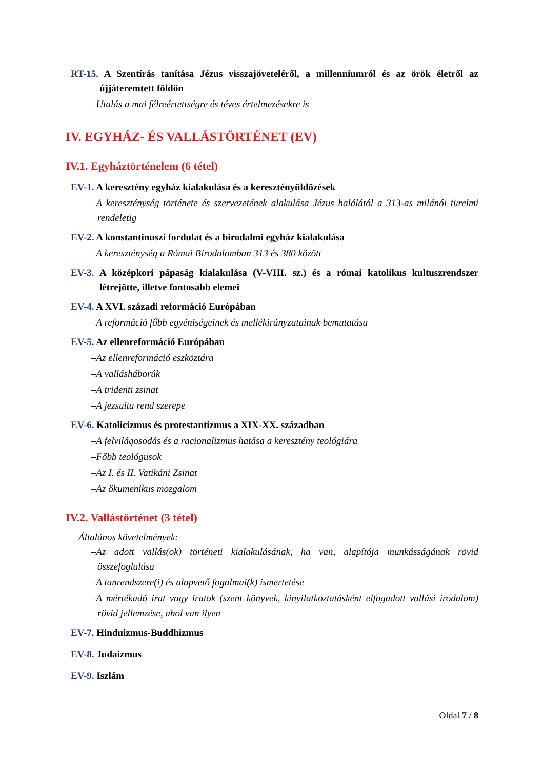RT-15. A Szentírás tanítása Jézus visszajöveteléről, a millenniumról és az örök életről az újjáteremtett földön
–Utalás a mai félreértettségre és téves értelmezésekre is
IV. EGYHÁZ- ÉS VALLÁSTÖRTÉNET (EV)
IV.1. Egyháztörténelem (6 tétel)
EV-1. A keresztény egyház kialakulása és a keresztényüldözések
–A kereszténység története és szervezetének alakulása Jézus halálától a 313-as milánói türelmi rendeletig
EV-2. A konstantinuszi fordulat és a birodalmi egyház kialakulása
–A kereszténység a Római Birodalomban 313 és 380 között
EV-3. A középkori pápaság kialakulása (V-VIII. sz.) és a római katolikus kultuszrendszer létrejötte, illetve fontosabb elemei
EV-4. A XVI. századi reformáció Európában
–A reformáció főbb egyéniségeinek és mellékirányzatainak bemutatása
EV-5. Az ellenreformáció Európában
–Az ellenreformáció eszköztára
–A vallásháborúk
–A tridenti zsinat
–A jezsuita rend szerepe
EV-6. Katolicizmus és protestantizmus a XIX-XX. században
–A felvilágosodás és a racionalizmus hatása a keresztény teológiára
–Főbb teológusok
–Az I. és II. Vatikáni Zsinat
–Az ökumenikus mozgalom
IV.2. Vallástörténet (3 tétel)
Általános követelmények:
–Az adott vallás(ok) történeti kialakulásának, ha van, alapítója munkásságának rövid összefoglalása
–A tanrendszere(i) és alapvető fogalmai(k) ismertetése
–A mértékadó irat vagy iratok (szent könyvek, kinyilatkoztatásként elfogadott vallási irodalom) rövid jellemzése, ahol van ilyen
EV-7. Hinduizmus-Buddhizmus
EV-8. Judaizmus
EV-9. Iszlám
Oldal 7 / 8